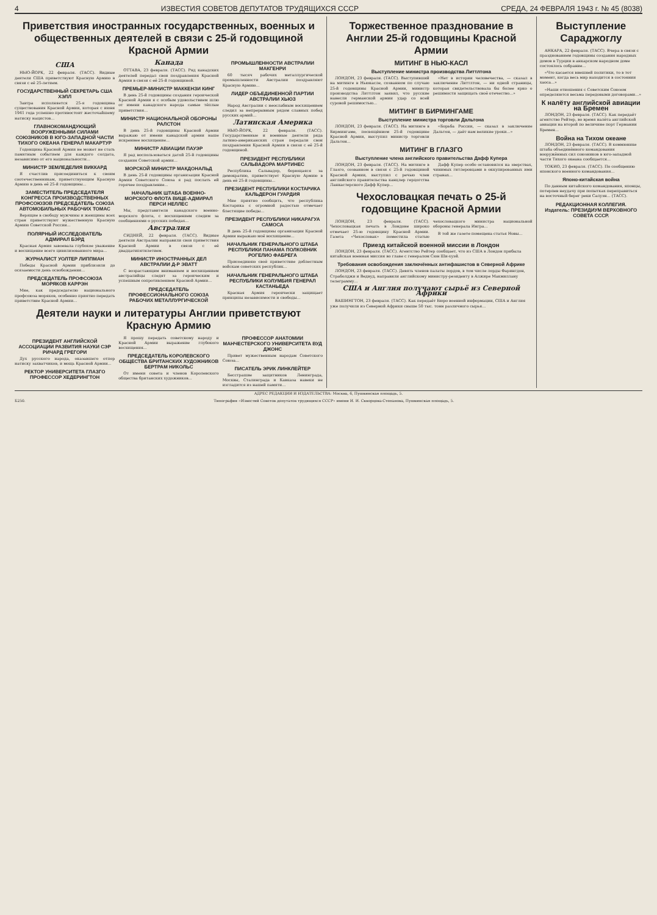4 ИЗВЕСТИЯ СОВЕТОВ ДЕПУТАТОВ ТРУДЯЩИХСЯ СССР СРЕДА, 24 ФЕВРАЛЯ 1943 г. № 45 (8038)
Приветствия иностранных государственных, военных и общественных деятелей в связи с 25-й годовщиной Красной Армии
США
НЬЮ-ЙОРК, 22 февраля. (ТАСС). Видные деятели США приветствуют Красную Армию в связи с её 25-летием.
ГОСУДАРСТВЕННЫЙ СЕКРЕТАРЬ США ХЭЛЛ
Завтра исполняется 25-я годовщина существования Красной Армии, которая с июня 1941 года успешно противостоит жесточайшему натиску нацистов...
ГЛАВНОКОМАНДУЮЩИЙ ВООРУЖЕННЫМИ СИЛАМИ СОЮЗНИКОВ В ЮГО-ЗАПАДНОЙ ЧАСТИ ТИХОГО ОКЕАНА ГЕНЕРАЛ МАКАРТУР
Годовщина Красной Армии не может не стать памятным событием для каждого солдата, независимо от его национальности...
МИНИСТР ЗЕМЛЕДЕЛИЯ ВИККАРД
Я счастлив присоединиться к своим соотечественникам, приветствующим Красную Армию в день её 25-й годовщины...
ЗАМЕСТИТЕЛЬ ПРЕДСЕДАТЕЛЯ КОНГРЕССА ПРОИЗВОДСТВЕННЫХ ПРОФСОЮЗОВ ПРЕДСЕДАТЕЛЬ СОЮЗА АВТОМОБИЛЬНЫХ РАБОЧИХ ТОМАС
Верящие в свободу мужчины и женщины всех стран приветствуют мужественную Красную Армию Советской России...
ПОЛЯРНЫЙ ИССЛЕДОВАТЕЛЬ АДМИРАЛ БЭРД
Красная Армия завоевала глубокое уважение и восхищение всего цивилизованного мира...
ЖУРНАЛИСТ УОЛТЕР ЛИППМАН
Победы Красной Армии приблизили до осязаемости день освобождения...
ПРЕДСЕДАТЕЛЬ ПРОФСОЮЗА МОРЯКОВ КАРРЭН
Мне, как председателю национального профсоюза моряков, особенно приятно передать приветствие Красной Армии...
Канада
ОТТАВА, 23 февраля. (ТАСС). Ряд канадских деятелей передал свои поздравления Красной Армии в связи с её 25-й годовщиной.
ПРЕМЬЕР-МИНИСТР МАККЕНЗИ КИНГ
В день 25-й годовщины создания героической Красной Армии я с особым удовольствием шлю от имени канадского народа самые тёплые приветствия...
МИНИСТР НАЦИОНАЛЬНОЙ ОБОРОНЫ РАЛСТОН
В день 25-й годовщины Красной Армии выражаю от имени канадской армии наше искреннее восхищение...
МИНИСТР АВИАЦИИ ПАУЭР
Я рад воспользоваться датой 25-й годовщины создания Советской армии...
МОРСКОЙ МИНИСТР МАКДОНАЛЬД
В день 25-й годовщины организации Красной Армии Советского Союза я рад послать ей горячее поздравление...
НАЧАЛЬНИК ШТАБА ВОЕННО-МОРСКОГО ФЛОТА ВИЦЕ-АДМИРАЛ ПЕРСИ НЕЛЛЕС
Мы, представители канадского военно-морского флота, с восхищением следим за сообщениями о русских победах...
Австралия
СИДНЕЙ, 22 февраля. (ТАСС). Видные деятели Австралии направили свои приветствия Красной Армии в связи с её двадцатипятилетием.
МИНИСТР ИНОСТРАННЫХ ДЕЛ АВСТРАЛИИ Д-Р ЭВАТТ
С возрастающим вниманием и восхищением австралийцы следят за героическим и успешным сопротивлением Красной Армии...
ПРЕДСЕДАТЕЛЬ ПРОФЕССИОНАЛЬНОГО СОЮЗА РАБОЧИХ МЕТАЛЛУРГИЧЕСКОЙ ПРОМЫШЛЕННОСТИ АВСТРАЛИИ МАКГЕНРИ
60 тысяч рабочих металлургической промышленности Австралии поздравляют Красную Армию...
ЛИДЕР ОБЪЕДИНЕННОЙ ПАРТИИ АВСТРАЛИИ ХЬЮЗ
Народ Австралии с неослабным восхищением следил за непрерывным рядом славных побед русских армий...
Латинская Америка
НЬЮ-ЙОРК, 22 февраля. (ТАСС). Государственные и военные деятели ряда латино-американских стран передали свои поздравления Красной Армии в связи с её 25-й годовщиной.
ПРЕЗИДЕНТ РЕСПУБЛИКИ САЛЬВАДОРА МАРТИНЕС
Республика Сальвадор, борющаяся за демократию, приветствует Красную Армию в день её 25-й годовщины...
ПРЕЗИДЕНТ РЕСПУБЛИКИ КОСТАРИКА КАЛЬДЕРОН ГУАРДИЯ
Мне приятно сообщить, что республика Костарика с огромной радостью отмечает блестящие победы...
ПРЕЗИДЕНТ РЕСПУБЛИКИ НИКАРАГУА САМОСА
В день 25-й годовщины организации Красной Армии выражаю моё восхищение...
НАЧАЛЬНИК ГЕНЕРАЛЬНОГО ШТАБА РЕСПУБЛИКИ ПАНАМА ПОЛКОВНИК РОГЕЛИО ФАБРЕГА
Присоединяю своё приветствие доблестным войскам советских республик...
НАЧАЛЬНИК ГЕНЕРАЛЬНОГО ШТАБА РЕСПУБЛИКИ КОЛУМБИЯ ГЕНЕРАЛ КАСТАНЬЕДА
Красная Армия героически защищает принципы независимости и свободы...
Деятели науки и литературы Англии приветствуют Красную Армию
ПРЕЗИДЕНТ АНГЛИЙСКОЙ АССОЦИАЦИИ РАЗВИТИЯ НАУКИ СЭР РИЧАРД ГРЕГОРИ
Дух русского народа, оказавшего отпор натиску захватчиков, и мощь Красной Армии...
РЕКТОР УНИВЕРСИТЕТА ГЛАЗГО ПРОФЕССОР ХЕДЕРИНГТОН
Я прошу передать советскому народу и Красной Армии выражение глубокого восхищения...
ПРЕДСЕДАТЕЛЬ КОРОЛЕВСКОГО ОБЩЕСТВА БРИТАНСКИХ ХУДОЖНИКОВ БЕРТРАМ НИКОЛЬС
От имени совета и членов Королевского общества британских художников...
ПРОФЕССОР АНАТОМИИ МАНЧЕСТЕРСКОГО УНИВЕРСИТЕТА ВУД ДЖОНС
Привет мужественным народам Советского Союза...
ПИСАТЕЛЬ ЭРИК ЛИНКЛЕЙТЕР
Бесстрашие защитников Ленинграда, Москвы, Сталинграда и Кавказа навеки не изгладится из нашей памяти...
Торжественное празднование в Англии 25-й годовщины Красной Армии
МИТИНГ В НЬЮ-КАСЛ
Выступление министра производства Литтлтона
ЛОНДОН, 23 февраля. (ТАСС). Выступивший на митинге в Ньюкасле, созванном по случаю 25-й годовщины Красной Армии, министр производства Литтлтон заявил, что русские нанесли германской армии удар со всей суровой решимостью...
«Нет в истории человечества, — сказал в заключение Литтлтон, — ни одной страницы, которая свидетельствовала бы более ярко о решимости защищать своё отечество...»
МИТИНГ В БИРМИНГАМЕ
Выступление министра торговли Дальтона
ЛОНДОН, 23 февраля. (ТАСС). На митинге в Бирмингаме, посвящённом 25-й годовщине Красной Армии, выступил министр торговли Дальтон...
«Борьба России, — сказал в заключение Дальтон, — даёт нам великие уроки...»
МИТИНГ В ГЛАЗГО
Выступление члена английского правительства Дафф Купера
ЛОНДОН, 23 февраля. (ТАСС). На митинге в Глазго, созванном в связи с 25-й годовщиной Красной Армии, выступил с речью член английского правительства канцлер герцогства Ланкастерского Дафф Купер...
Дафф Купер особо остановился на зверствах, чинимых гитлеровцами в оккупированных ими странах...
Чехословацкая печать о 25-й годовщине Красной Армии
ЛОНДОН, 23 февраля. (ТАСС). Чехословацкая печать в Лондоне широко отмечает 25-ю годовщину Красной Армии. Газета «Чехословак» поместила статью чехословацкого министра национальной обороны генерала Ингра...
В той же газете помещена статья Новы...
Приезд китайской военной миссии в Лондон
ЛОНДОН, 23 февраля. (ТАСС). Агентство Рейтер сообщает, что из США в Лондон прибыла китайская военная миссия во главе с генералом Сюн Ши-хуэй.
Требования освобождения заключённых антифашистов в Северной Африке
ЛОНДОН, 23 февраля. (ТАСС). Девять членов палаты лордов, в том числе лорды Фарингдон, Страболджи и Ведвуд, направили английскому министру-резиденту в Алжире Макмиллану телеграмму...
США и Англия получают сырьё из Северной Африки
ВАШИНГТОН, 23 февраля. (ТАСС). Как передаёт Бюро военной информации, США и Англия уже получили из Северной Африки свыше 50 тыс. тонн различного сырья...
Выступление Сараджоглу
АНКАРА, 22 февраля. (ТАСС). Вчера в связи с празднованием годовщины создания народных домов в Турции в анкарском народном доме состоялось собрание...
«Что касается внешней политики, то в тот момент, когда весь мир находится в состоянии хаоса...»
«Наши отношения с Советским Союзом определяются весьма передовыми договорами...»
К налёту английской авиации на Бремен
ЛОНДОН, 23 февраля. (ТАСС). Как передаёт агентство Рейтер, во время налёта английской авиации на второй по величине порт Германии Бремен...
Война на Тихом океане
ЛОНДОН, 23 февраля. (ТАСС). В коммюнике штаба объединённого командования вооружённых сил союзников в юго-западной части Тихого океана сообщается...
ТОКИО, 23 февраля. (ТАСС). По сообщению японского военного командования...
Японо-китайская война
По данным китайского командования, японцы, потерпев неудачу при попытках переправиться на восточный берег реки Салуэн... (ТАСС).
РЕДАКЦИОННАЯ КОЛЛЕГИЯ.
Издатель: ПРЕЗИДИУМ ВЕРХОВНОГО СОВЕТА СССР.
АДРЕС РЕДАКЦИИ И ИЗДАТЕЛЬСТВА: Москва, 6, Пушкинская площадь, 5.
Б250. Типография «Известий Советов депутатов трудящихся СССР» имени И. И. Скворцова-Степанова, Пушкинская площадь, 5.